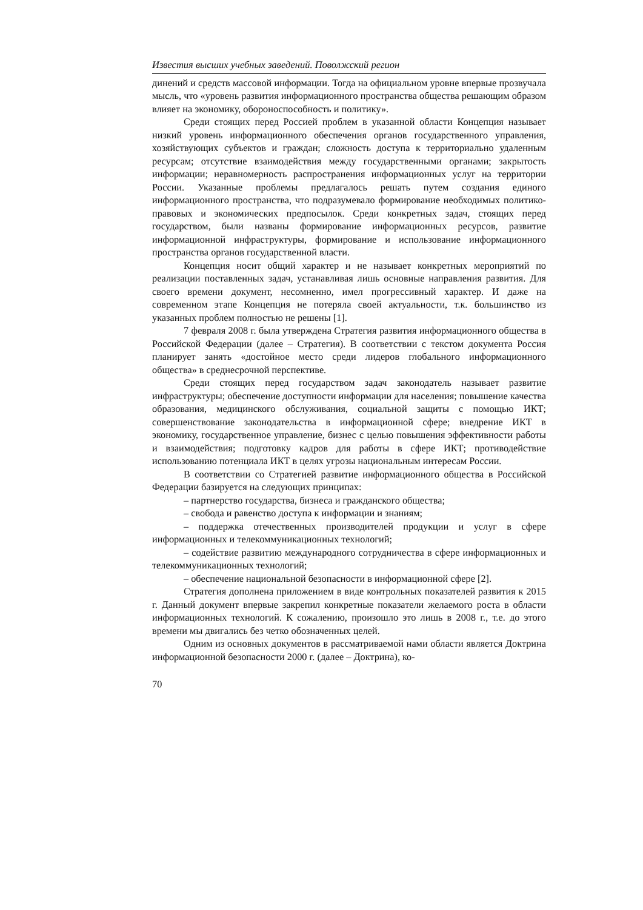Известия высших учебных заведений. Поволжский регион
динений и средств массовой информации. Тогда на официальном уровне впервые прозвучала мысль, что «уровень развития информационного пространства общества решающим образом влияет на экономику, обороноспособность и политику».
Среди стоящих перед Россией проблем в указанной области Концепция называет низкий уровень информационного обеспечения органов государственного управления, хозяйствующих субъектов и граждан; сложность доступа к территориально удаленным ресурсам; отсутствие взаимодействия между государственными органами; закрытость информации; неравномерность распространения информационных услуг на территории России. Указанные проблемы предлагалось решать путем создания единого информационного пространства, что подразумевало формирование необходимых политико-правовых и экономических предпосылок. Среди конкретных задач, стоящих перед государством, были названы формирование информационных ресурсов, развитие информационной инфраструктуры, формирование и использование информационного пространства органов государственной власти.
Концепция носит общий характер и не называет конкретных мероприятий по реализации поставленных задач, устанавливая лишь основные направления развития. Для своего времени документ, несомненно, имел прогрессивный характер. И даже на современном этапе Концепция не потеряла своей актуальности, т.к. большинство из указанных проблем полностью не решены [1].
7 февраля 2008 г. была утверждена Стратегия развития информационного общества в Российской Федерации (далее – Стратегия). В соответствии с текстом документа Россия планирует занять «достойное место среди лидеров глобального информационного общества» в среднесрочной перспективе.
Среди стоящих перед государством задач законодатель называет развитие инфраструктуры; обеспечение доступности информации для населения; повышение качества образования, медицинского обслуживания, социальной защиты с помощью ИКТ; совершенствование законодательства в информационной сфере; внедрение ИКТ в экономику, государственное управление, бизнес с целью повышения эффективности работы и взаимодействия; подготовку кадров для работы в сфере ИКТ; противодействие использованию потенциала ИКТ в целях угрозы национальным интересам России.
В соответствии со Стратегией развитие информационного общества в Российской Федерации базируется на следующих принципах:
– партнерство государства, бизнеса и гражданского общества;
– свобода и равенство доступа к информации и знаниям;
– поддержка отечественных производителей продукции и услуг в сфере информационных и телекоммуникационных технологий;
– содействие развитию международного сотрудничества в сфере информационных и телекоммуникационных технологий;
– обеспечение национальной безопасности в информационной сфере [2].
Стратегия дополнена приложением в виде контрольных показателей развития к 2015 г. Данный документ впервые закрепил конкретные показатели желаемого роста в области информационных технологий. К сожалению, произошло это лишь в 2008 г., т.е. до этого времени мы двигались без четко обозначенных целей.
Одним из основных документов в рассматриваемой нами области является Доктрина информационной безопасности 2000 г. (далее – Доктрина), ко-
70